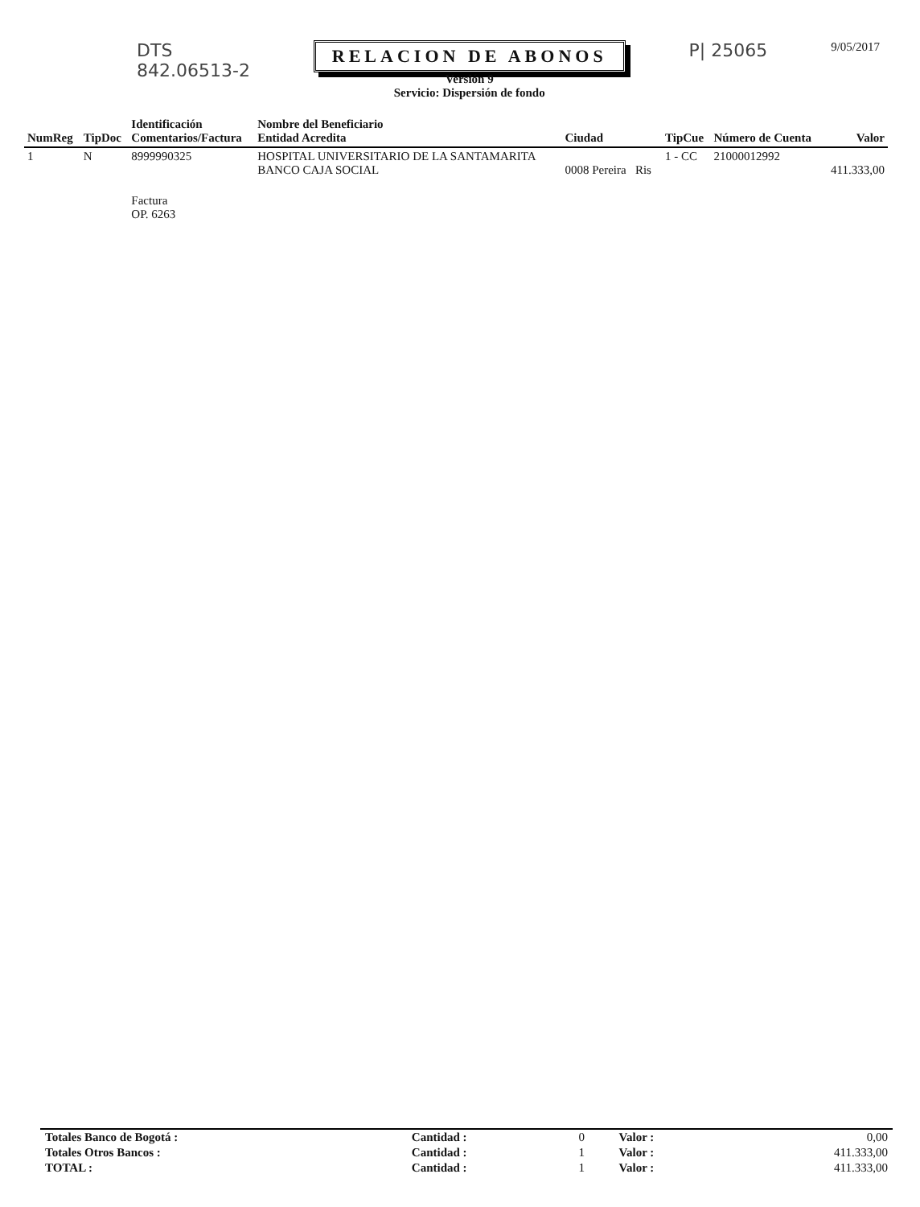DTS
842.06513-2
RELACION DE ABONOS
Versión 9
Servicio: Dispersión de fondo
P| 25065
9/05/2017
| NumReg | TipDoc | Identificación Comentarios/Factura | Nombre del Beneficiario Entidad Acredita | Ciudad | TipCue | Número de Cuenta | Valor |
| --- | --- | --- | --- | --- | --- | --- | --- |
| 1 | N | 8999990325 | HOSPITAL UNIVERSITARIO DE LA SANTAMARITA BANCO CAJA SOCIAL | 0008 Pereira Ris | 1 - CC | 21000012992 | 411.333,00 |
| | | Factura OP. 6263 | | | | | |
| Totales Banco de Bogotá : | Cantidad : | 0 | Valor : | 0,00 |
| Totales Otros Bancos : | Cantidad : | 1 | Valor : | 411.333,00 |
| TOTAL : | Cantidad : | 1 | Valor : | 411.333,00 |